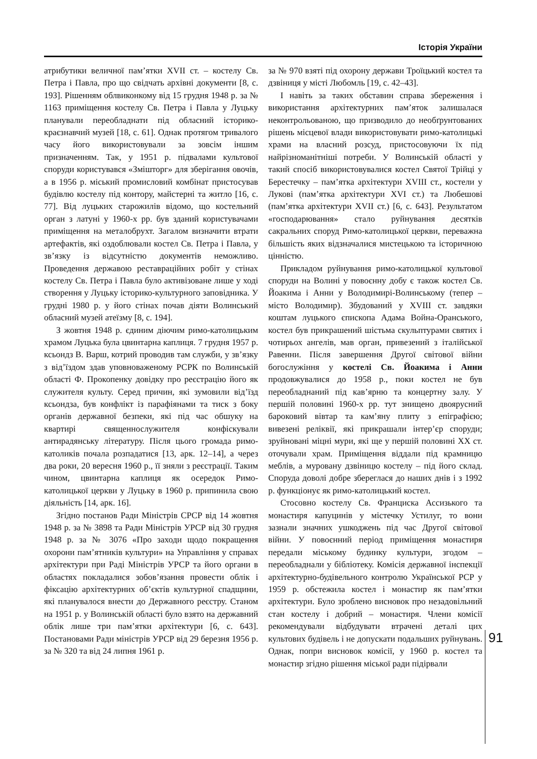Історія України
атрибутики величної пам’ятки XVII ст. – костелу Св. Петра і Павла, про що свідчать архівні документи [8, с. 193]. Рішенням облвиконкому від 15 грудня 1948 р. за № 1163 приміщення костелу Св. Петра і Павла у Луцьку планували переобладнати під обласний історико-краєзнавчий музей [18, с. 61]. Однак протягом тривалого часу його використовували за зовсім іншим призначенням. Так, у 1951 р. підвалами культової споруди користувався «Змішторг» для зберігання овочів, а в 1956 р. міський промисловий комбінат пристосував будівлю костелу під контору, майстерні та житло [16, с. 77]. Від луцьких старожилів відомо, що костельний орган з латуні у 1960-х рр. був зданий користувачами приміщення на металобрухт. Загалом визначити втрати артефактів, які оздоблювали костел Св. Петра і Павла, у зв’язку із відсутністю документів неможливо. Проведення державою реставраційних робіт у стінах костелу Св. Петра і Павла було активізоване лише у ході створення у Луцьку історико-культурного заповідника. У грудні 1980 р. у його стінах почав діяти Волинський обласний музей атеїзму [8, с. 194].
З жовтня 1948 р. єдиним діючим римо-католицьким храмом Луцька була цвинтарна каплиця. 7 грудня 1957 р. ксьондз В. Варш, котрий проводив там служби, у зв’язку з від’їздом здав уповноваженому РСРК по Волинській області Ф. Прокопенку довідку про реєстрацію його як служителя культу. Серед причин, які зумовили від’їзд ксьондза, був конфлікт із парафіянами та тиск з боку органів державної безпеки, які під час обшуку на квартирі священнослужителя конфіскували антирадянську літературу. Після цього громада римо-католиків почала розпадатися [13, арк. 12–14], а через два роки, 20 вересня 1960 р., її зняли з реєстрації. Таким чином, цвинтарна каплиця як осередок Римо-католицької церкви у Луцьку в 1960 р. припинила свою діяльність [14, арк. 16].
Згідно постанов Ради Міністрів СРСР від 14 жовтня 1948 р. за № 3898 та Ради Міністрів УРСР від 30 грудня 1948 р. за № 3076 «Про заходи щодо покращення охорони пам’ятників культури» на Управління у справах архітектури при Раді Міністрів УРСР та його органи в областях покладалися зобов’язання провести облік і фіксацію архітектурних об’єктів культурної спадщини, які планувалося внести до Державного реєстру. Станом на 1951 р. у Волинській області було взято на державний облік лише три пам’ятки архітектури [6, с. 643]. Постановами Ради міністрів УРСР від 29 березня 1956 р. за № 320 та від 24 липня 1961 р.
за № 970 взяті під охорону держави Троїцький костел та дзвіниця у місті Любомль [19, с. 42–43].
І навіть за таких обставин справа збереження і використання архітектурних пам’яток залишалася неконтрольованою, що призводило до необґрунтованих рішень місцевої влади використовувати римо-католицькі храми на власний розсуд, пристосовуючи їх під найрізноманітніші потреби. У Волинській області у такий спосіб використовувалися костел Святої Трійці у Берестечку – пам’ятка архітектури XVIII ст., костели у Лукові (пам’ятка архітектури XVI ст.) та Любешові (пам’ятка архітектури XVII ст.) [6, с. 643]. Результатом «господарювання» стало руйнування десятків сакральних споруд Римо-католицької церкви, переважна більшість яких відзначалися мистецькою та історичною цінністю.
Прикладом руйнування римо-католицької культової споруди на Волині у повоєнну добу є також костел Св. Йоакима і Анни у Володимирі-Волинському (тепер – місто Володимир). Збудований у XVIII ст. завдяки коштам луцького єпископа Адама Война-Оранського, костел був прикрашений шістьма скульптурами святих і чотирьох ангелів, мав орган, привезений з італійської Равенни. Після завершення Другої світової війни богослужіння у костелі Св. Йоакима і Анни продовжувалися до 1958 р., поки костел не був переобладнаний під кав’ярню та концертну залу. У першій половині 1960-х рр. тут знищено двоярусний бароковий вівтар та кам’яну плиту з епіграфією; вивезені реліквії, які прикрашали інтер’єр споруди; зруйновані міцні мури, які ще у першій половині XX ст. оточували храм. Приміщення віддали під крамницю меблів, а муровану дзвіницю костелу – під його склад. Споруда доволі добре збереглася до наших днів і з 1992 р. функціонує як римо-католицький костел.
Стосовно костелу Св. Франциска Ассизького та монастиря капуцинів у містечку Устилуг, то вони зазнали значних ушкоджень під час Другої світової війни. У повоєнний період приміщення монастиря передали міському будинку культури, згодом – переобладнали у бібліотеку. Комісія державної інспекції архітектурно-будівельного контролю Української РСР у 1959 р. обстежила костел і монастир як пам’ятки архітектури. Було зроблено висновок про незадовільний стан костелу і добрий – монастиря. Члени комісії рекомендували відбудувати втрачені деталі цих культових будівель і не допускати подальших руйнувань. Однак, попри висновок комісії, у 1960 р. костел та монастир згідно рішення міської ради підірвали
91